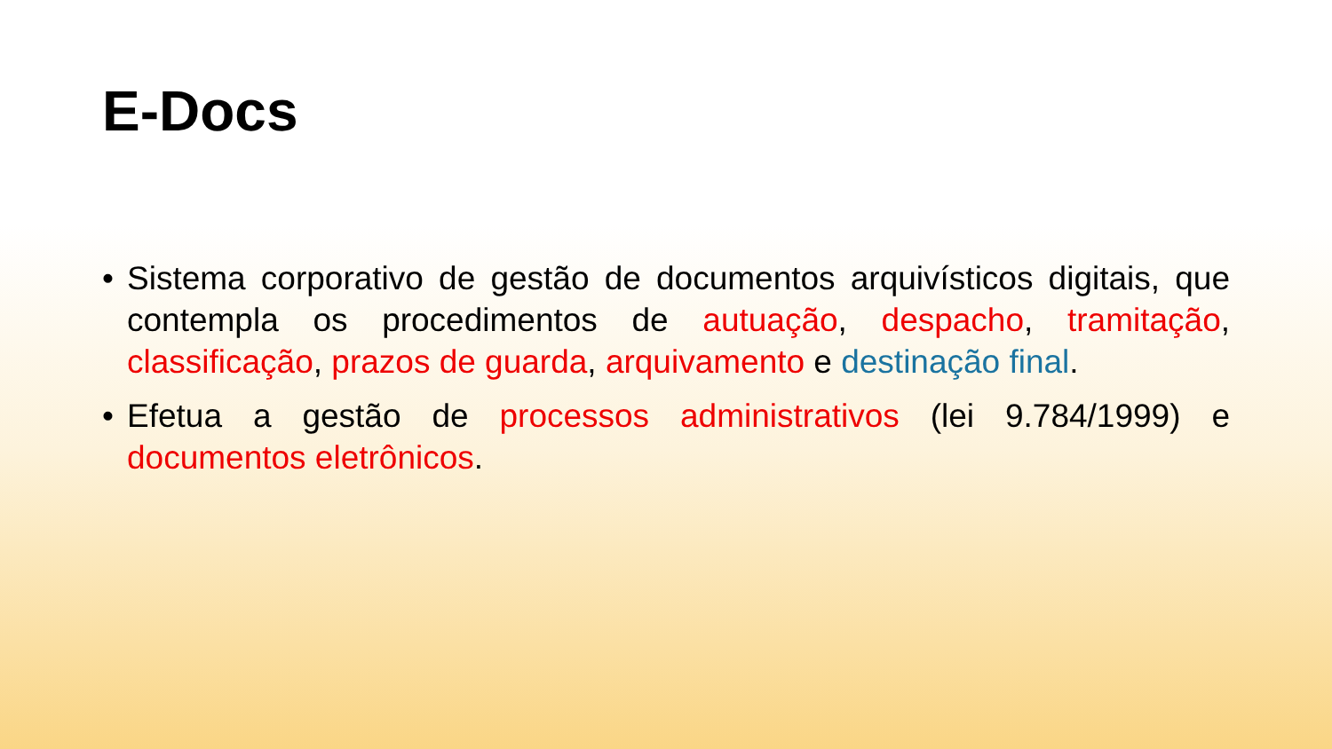E-Docs
• Sistema corporativo de gestão de documentos arquivísticos digitais, que contempla os procedimentos de autuação, despacho, tramitação, classificação, prazos de guarda, arquivamento e destinação final.
• Efetua a gestão de processos administrativos (lei 9.784/1999) e documentos eletrônicos.